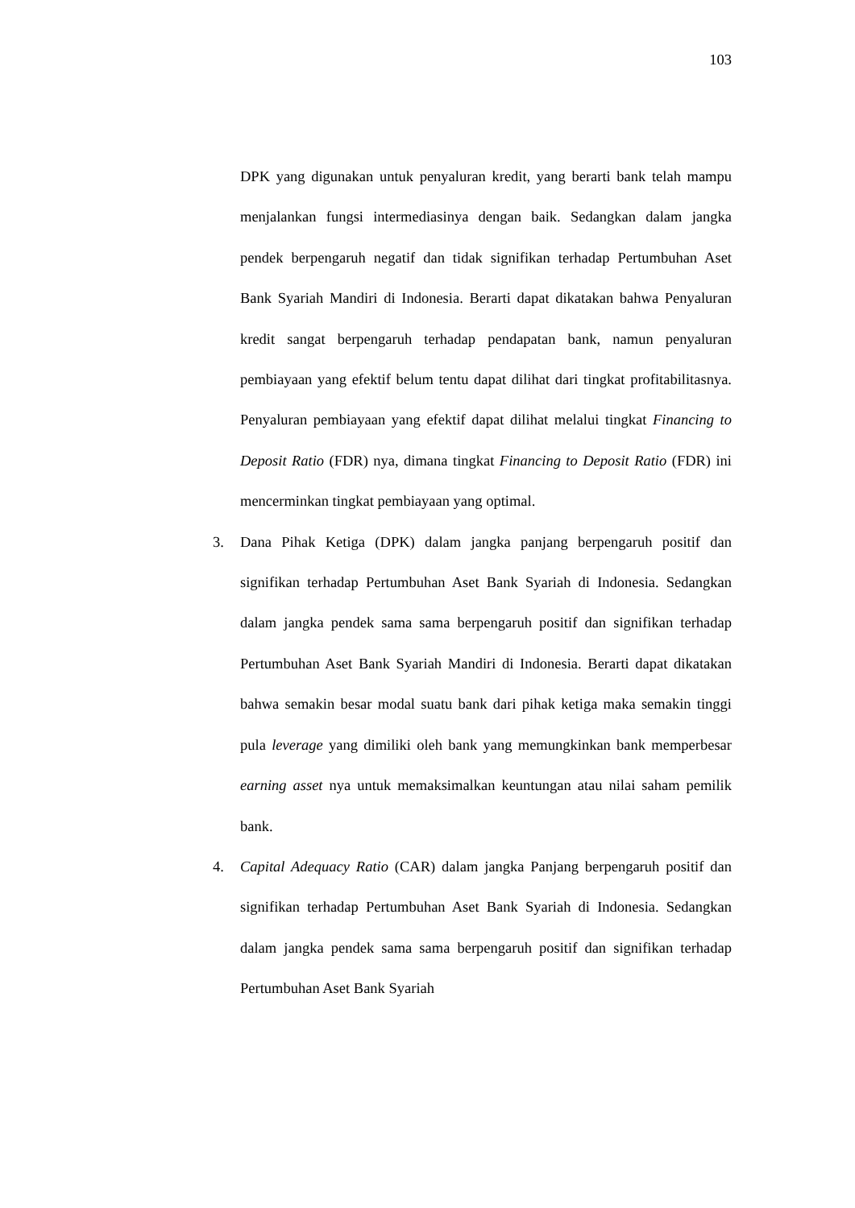103
DPK yang digunakan untuk penyaluran kredit, yang berarti bank telah mampu menjalankan fungsi intermediasinya dengan baik. Sedangkan dalam jangka pendek berpengaruh negatif dan tidak signifikan terhadap Pertumbuhan Aset Bank Syariah Mandiri di Indonesia. Berarti dapat dikatakan bahwa Penyaluran kredit sangat berpengaruh terhadap pendapatan bank, namun penyaluran pembiayaan yang efektif belum tentu dapat dilihat dari tingkat profitabilitasnya. Penyaluran pembiayaan yang efektif dapat dilihat melalui tingkat Financing to Deposit Ratio (FDR) nya, dimana tingkat Financing to Deposit Ratio (FDR) ini mencerminkan tingkat pembiayaan yang optimal.
3. Dana Pihak Ketiga (DPK) dalam jangka panjang berpengaruh positif dan signifikan terhadap Pertumbuhan Aset Bank Syariah di Indonesia. Sedangkan dalam jangka pendek sama sama berpengaruh positif dan signifikan terhadap Pertumbuhan Aset Bank Syariah Mandiri di Indonesia. Berarti dapat dikatakan bahwa semakin besar modal suatu bank dari pihak ketiga maka semakin tinggi pula leverage yang dimiliki oleh bank yang memungkinkan bank memperbesar earning asset nya untuk memaksimalkan keuntungan atau nilai saham pemilik bank.
4. Capital Adequacy Ratio (CAR) dalam jangka Panjang berpengaruh positif dan signifikan terhadap Pertumbuhan Aset Bank Syariah di Indonesia. Sedangkan dalam jangka pendek sama sama berpengaruh positif dan signifikan terhadap Pertumbuhan Aset Bank Syariah